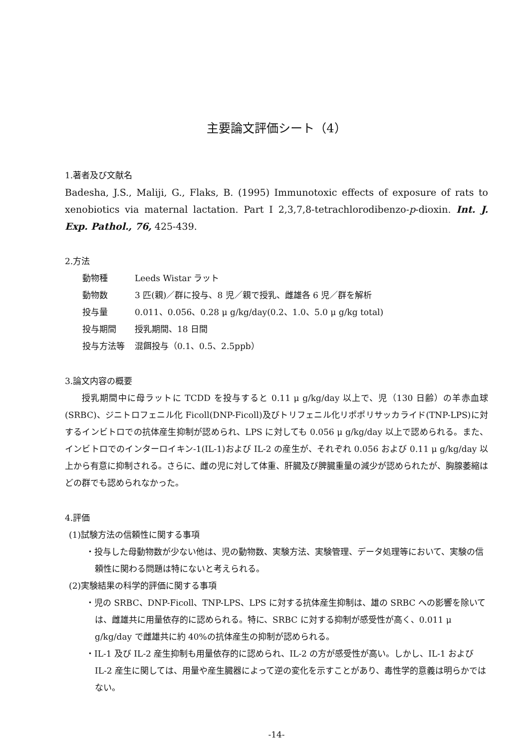主要論文評価シート（4）
1.著者及び文献名
Badesha, J.S., Maliji, G., Flaks, B. (1995) Immunotoxic effects of exposure of rats to xenobiotics via maternal lactation. Part I 2,3,7,8-tetrachlorodibenzo-p-dioxin. Int. J. Exp. Pathol., 76, 425-439.
2.方法
| 動物種 | Leeds Wistar ラット |
| 動物数 | 3 匹(親)／群に投与、8 児／親で授乳、雌雄各 6 児／群を解析 |
| 投与量 | 0.011、0.056、0.28 μ g/kg/day(0.2、1.0、5.0 μ g/kg total) |
| 投与期間 | 授乳期間、18 日間 |
| 投与方法等 | 混餌投与（0.1、0.5、2.5ppb） |
3.論文内容の概要
授乳期間中に母ラットに TCDD を投与すると 0.11 μ g/kg/day 以上で、児（130 日齢）の羊赤血球(SRBC)、ジニトロフェニル化 Ficoll(DNP-Ficoll)及びトリフェニル化リポポリサッカライド(TNP-LPS)に対するインビトロでの抗体産生抑制が認められ、LPS に対しても 0.056 μ g/kg/day 以上で認められる。また、インビトロでのインターロイキン-1(IL-1)および IL-2 の産生が、それぞれ 0.056 および 0.11 μ g/kg/day 以上から有意に抑制される。さらに、雌の児に対して体重、肝臓及び脾臓重量の減少が認められたが、胸腺萎縮はどの群でも認められなかった。
4.評価
(1)試験方法の信頼性に関する事項
・投与した母動物数が少ない他は、児の動物数、実験方法、実験管理、データ処理等において、実験の信頼性に関わる問題は特にないと考えられる。
(2)実験結果の科学的評価に関する事項
・児の SRBC、DNP-Ficoll、TNP-LPS、LPS に対する抗体産生抑制は、雄の SRBC への影響を除いては、雌雄共に用量依存的に認められる。特に、SRBC に対する抑制が感受性が高く、0.011 μ g/kg/day で雌雄共に約 40%の抗体産生の抑制が認められる。
・IL-1 及び IL-2 産生抑制も用量依存的に認められ、IL-2 の方が感受性が高い。しかし、IL-1 および IL-2 産生に関しては、用量や産生臓器によって逆の変化を示すことがあり、毒性学的意義は明らかではない。
-14-